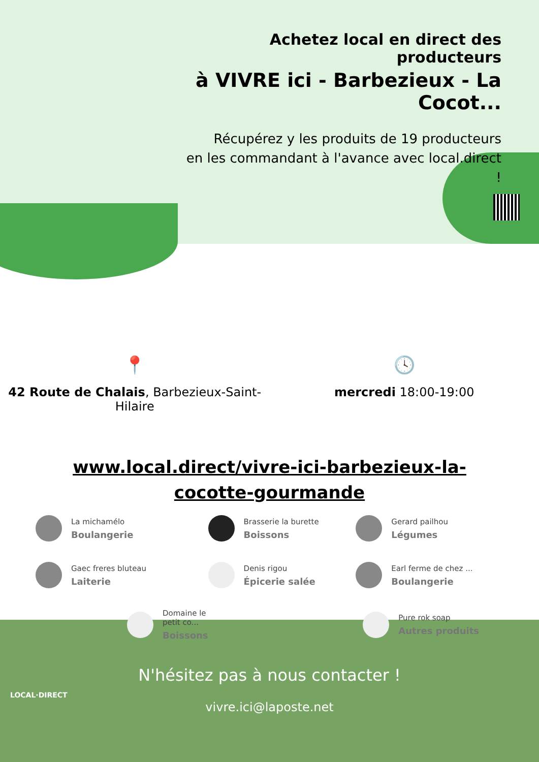Achetez local en direct des producteurs
à VIVRE ici - Barbezieux - La Cocot...
Récupérez y les produits de 19 producteurs
en les commandant à l'avance avec local.direct !
📍
42 Route de Chalais, Barbezieux-Saint-
Hilaire
🕓
mercredi 18:00-19:00
www.local.direct/vivre-ici-barbezieux-la-cocotte-gourmande
La michamélo
Boulangerie
Brasserie la burette
Boissons
Gerard pailhou
Légumes
Gaec freres bluteau
Laiterie
Denis rigou
Épicerie salée
Earl ferme de chez ...
Boulangerie
Domaine le petit co...
Boissons
Pure rok soap
Autres produits
N'hésitez pas à nous contacter !
vivre.ici@laposte.net
LOCAL·DIRECT